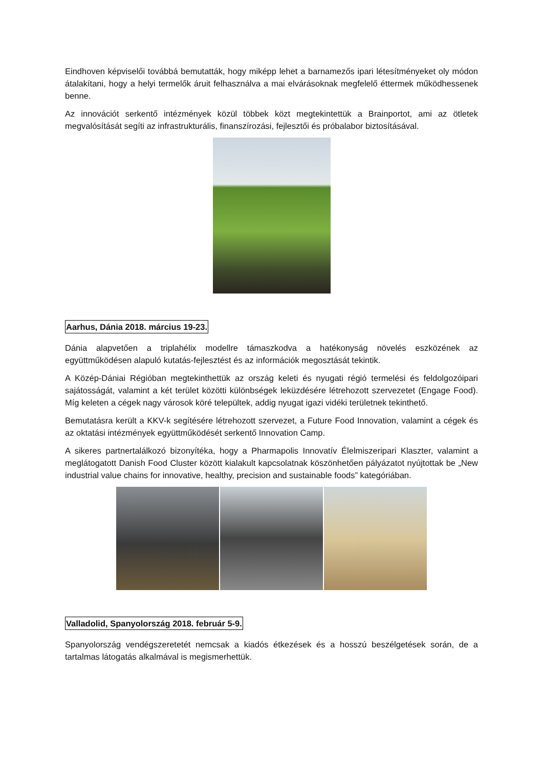Eindhoven képviselői továbbá bemutatták, hogy miképp lehet a barnamezős ipari létesítményeket oly módon átalakítani, hogy a helyi termelők áruit felhasználva a mai elvárásoknak megfelelő éttermek működhessenek benne.
Az innovációt serkentő intézmények közül többek közt megtekintettük a Brainportot, ami az ötletek megvalósítását segíti az infrastrukturális, finanszírozási, fejlesztői és próbalabor biztosításával.
Aarhus, Dánia 2018. március 19-23.
Dánia alapvetően a triplahélix modellre támaszkodva a hatékonyság növelés eszközének az együttműködésen alapuló kutatás-fejlesztést és az információk megosztását tekintik.
A Közép-Dániai Régióban megtekinthettük az ország keleti és nyugati régió termelési és feldolgozóipari sajátosságát, valamint a két terület közötti különbségek leküzdésére létrehozott szervezetet (Engage Food). Míg keleten a cégek nagy városok köré települtek, addig nyugat igazi vidéki területnek tekinthető.
Bemutatásra került a KKV-k segítésére létrehozott szervezet, a Future Food Innovation, valamint a cégek és az oktatási intézmények együttműködését serkentő Innovation Camp.
A sikeres partnertalálkozó bizonyítéka, hogy a Pharmapolis Innovatív Élelmiszeripari Klaszter, valamint a meglátogatott Danish Food Cluster között kialakult kapcsolatnak köszönhetően pályázatot nyújtottak be „New industrial value chains for innovative, healthy, precision and sustainable foods” kategóriában.
Valladolid, Spanyolország 2018. február 5-9.
Spanyolország vendégszeretetét nemcsak a kiadós étkezések és a hosszú beszélgetések során, de a tartalmas látogatás alkalmával is megismerhettük.